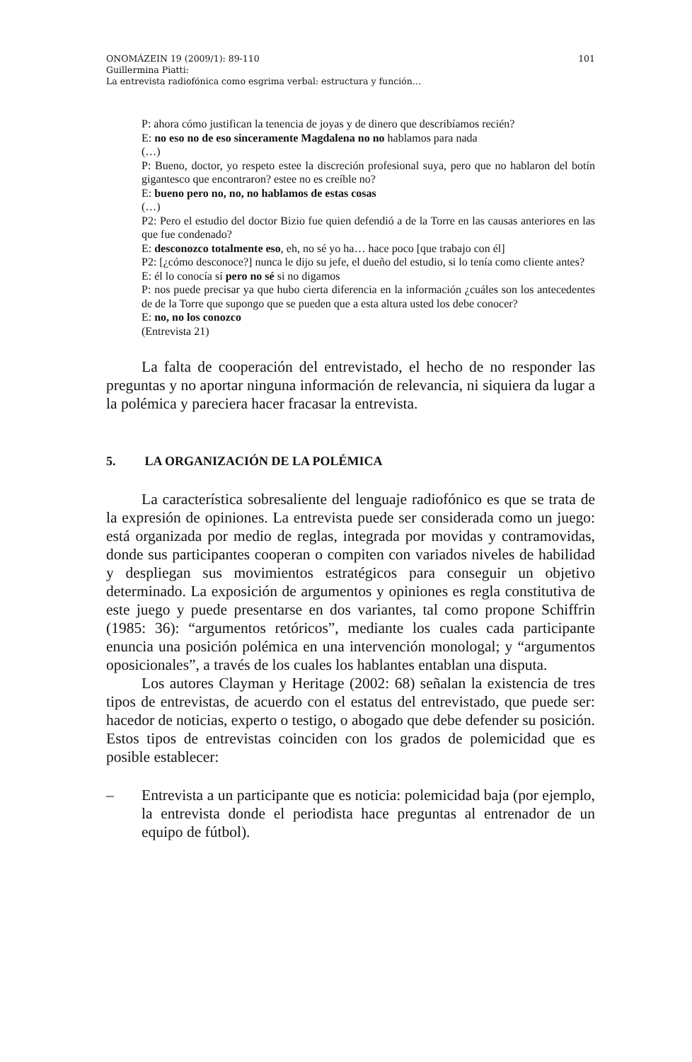ONOMÁZEIN 19 (2009/1): 89-110 101
Guillermina Piatti:
La entrevista radiofónica como esgrima verbal: estructura y función…
P: ahora cómo justifican la tenencia de joyas y de dinero que describíamos recién?
E: no eso no de eso sinceramente Magdalena no no hablamos para nada
(…)
P: Bueno, doctor, yo respeto estee la discreción profesional suya, pero que no hablaron del botín gigantesco que encontraron? estee no es creíble no?
E: bueno pero no, no, no hablamos de estas cosas
(…)
P2: Pero el estudio del doctor Bizio fue quien defendió a de la Torre en las causas anteriores en las que fue condenado?
E: desconozco totalmente eso, eh, no sé yo ha… hace poco [que trabajo con él]
P2: [¿cómo desconoce?] nunca le dijo su jefe, el dueño del estudio, si lo tenía como cliente antes?
E: él lo conocía sí pero no sé si no digamos
P: nos puede precisar ya que hubo cierta diferencia en la información ¿cuáles son los antecedentes de de la Torre que supongo que se pueden que a esta altura usted los debe conocer?
E: no, no los conozco
(Entrevista 21)
La falta de cooperación del entrevistado, el hecho de no responder las preguntas y no aportar ninguna información de relevancia, ni siquiera da lugar a la polémica y pareciera hacer fracasar la entrevista.
5. LA ORGANIZACIÓN DE LA POLÉMICA
La característica sobresaliente del lenguaje radiofónico es que se trata de la expresión de opiniones. La entrevista puede ser considerada como un juego: está organizada por medio de reglas, integrada por movidas y contramovidas, donde sus participantes cooperan o compiten con variados niveles de habilidad y despliegan sus movimientos estratégicos para conseguir un objetivo determinado. La exposición de argumentos y opiniones es regla constitutiva de este juego y puede presentarse en dos variantes, tal como propone Schiffrin (1985: 36): “argumentos retóricos”, mediante los cuales cada participante enuncia una posición polémica en una intervención monologal; y “argumentos oposicionales”, a través de los cuales los hablantes entablan una disputa.
Los autores Clayman y Heritage (2002: 68) señalan la existencia de tres tipos de entrevistas, de acuerdo con el estatus del entrevistado, que puede ser: hacedor de noticias, experto o testigo, o abogado que debe defender su posición. Estos tipos de entrevistas coinciden con los grados de polemicidad que es posible establecer:
– Entrevista a un participante que es noticia: polemicidad baja (por ejemplo, la entrevista donde el periodista hace preguntas al entrenador de un equipo de fútbol).